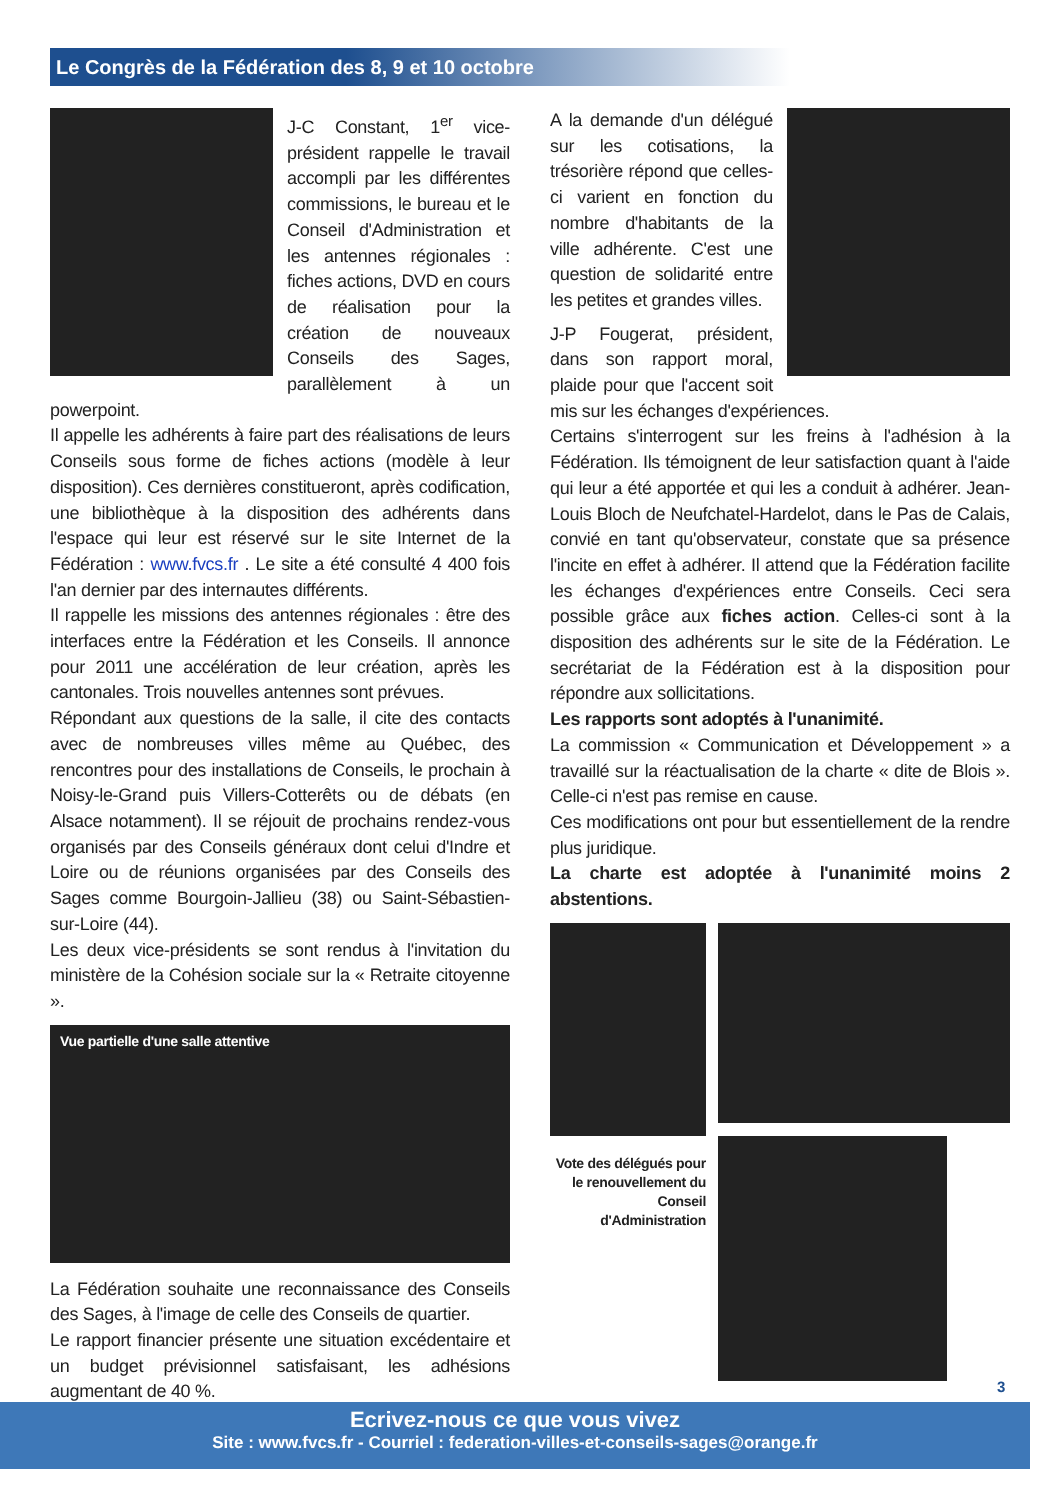Le Congrès de la Fédération des 8, 9 et 10 octobre
J-C Constant, 1<sup>er</sup> vice-président rappelle le travail accompli par les différentes commissions, le bureau et le Conseil d'Administration et les antennes régionales : fiches actions, DVD en cours de réalisation pour la création de nouveaux Conseils des Sages, parallèlement à un powerpoint.
Il appelle les adhérents à faire part des réalisations de leurs Conseils sous forme de fiches actions (modèle à leur disposition). Ces dernières constitueront, après codification, une bibliothèque à la disposition des adhérents dans l'espace qui leur est réservé sur le site Internet de la Fédération : www.fvcs.fr . Le site a été consulté 4 400 fois l'an dernier par des internautes différents.
Il rappelle les missions des antennes régionales : être des interfaces entre la Fédération et les Conseils. Il annonce pour 2011 une accélération de leur création, après les cantonales. Trois nouvelles antennes sont prévues.
Répondant aux questions de la salle, il cite des contacts avec de nombreuses villes même au Québec, des rencontres pour des installations de Conseils, le prochain à Noisy-le-Grand puis Villers-Cotterêts ou de débats (en Alsace notamment). Il se réjouit de prochains rendez-vous organisés par des Conseils généraux dont celui d'Indre et Loire ou de réunions organisées par des Conseils des Sages comme Bourgoin-Jallieu (38) ou Saint-Sébastien-sur-Loire (44).
Les deux vice-présidents se sont rendus à l'invitation du ministère de la Cohésion sociale sur la « Retraite citoyenne ».
Vue partielle d'une salle attentive
La Fédération souhaite une reconnaissance des Conseils des Sages, à l'image de celle des Conseils de quartier.
Le rapport financier présente une situation excédentaire et un budget prévisionnel satisfaisant, les adhésions augmentant de 40 %.
A la demande d'un délégué sur les cotisations, la trésorière répond que celles-ci varient en fonction du nombre d'habitants de la ville adhérente. C'est une question de solidarité entre les petites et grandes villes.
J-P Fougerat, président, dans son rapport moral, plaide pour que l'accent soit mis sur les échanges d'expériences.
Certains s'interrogent sur les freins à l'adhésion à la Fédération. Ils témoignent de leur satisfaction quant à l'aide qui leur a été apportée et qui les a conduit à adhérer. Jean-Louis Bloch de Neufchatel-Hardelot, dans le Pas de Calais, convié en tant qu'observateur, constate que sa présence l'incite en effet à adhérer. Il attend que la Fédération facilite les échanges d'expériences entre Conseils. Ceci sera possible grâce aux fiches action. Celles-ci sont à la disposition des adhérents sur le site de la Fédération. Le secrétariat de la Fédération est à la disposition pour répondre aux sollicitations.
Les rapports sont adoptés à l'unanimité.
La commission « Communication et Développement » a travaillé sur la réactualisation de la charte « dite de Blois ». Celle-ci n'est pas remise en cause.
Ces modifications ont pour but essentiellement de la rendre plus juridique.
La charte est adoptée à l'unanimité moins 2 abstentions.
Vote des délégués pour le renouvellement du Conseil d'Administration
3
Ecrivez-nous ce que vous vivez
Site : www.fvcs.fr - Courriel : federation-villes-et-conseils-sages@orange.fr